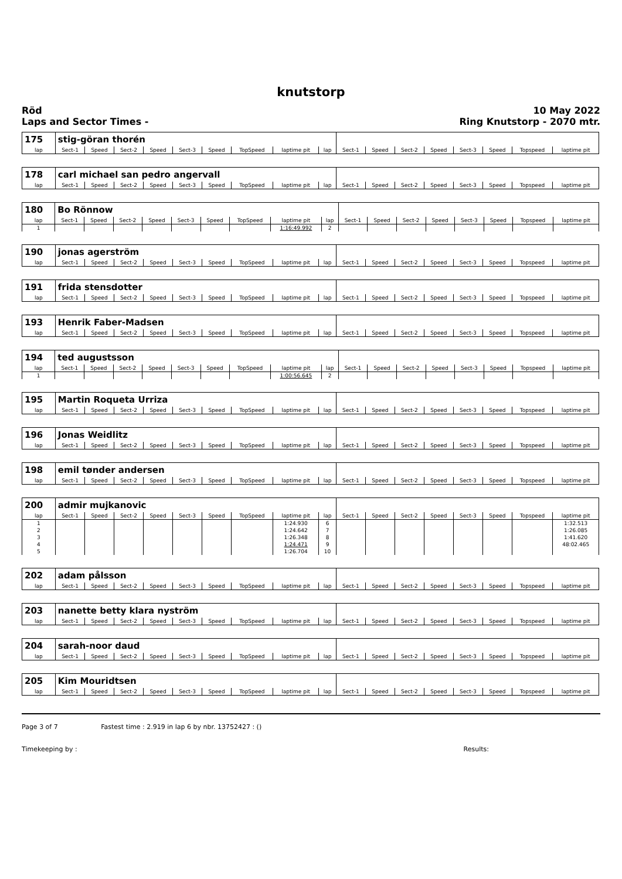knutstorp
Röd
Laps and Sector Times -
10 May 2022
Ring Knutstorp - 2070 mtr.
| 175 | stig-göran thorén | | | | | | | | | | | | | | | | |
| lap | Sect-1 | Speed | Sect-2 | Speed | Sect-3 | Speed | TopSpeed | laptime pit | lap | Sect-1 | Speed | Sect-2 | Speed | Sect-3 | Speed | Topspeed | laptime pit |
| 178 | carl michael san pedro angervall | | | | | | | | | | | | | | | | |
| lap | Sect-1 | Speed | Sect-2 | Speed | Sect-3 | Speed | TopSpeed | laptime pit | lap | Sect-1 | Speed | Sect-2 | Speed | Sect-3 | Speed | Topspeed | laptime pit |
| 180 | Bo Rönnow | | | | | | | | | | | | | | | | |
| lap | Sect-1 | Speed | Sect-2 | Speed | Sect-3 | Speed | TopSpeed | laptime pit | lap | Sect-1 | Speed | Sect-2 | Speed | Sect-3 | Speed | Topspeed | laptime pit |
| 1 | | | | | | | | 1:16:49.992 | 2 | | | | | | | | |
| 190 | jonas agerström | | | | | | | | | | | | | | | | |
| lap | Sect-1 | Speed | Sect-2 | Speed | Sect-3 | Speed | TopSpeed | laptime pit | lap | Sect-1 | Speed | Sect-2 | Speed | Sect-3 | Speed | Topspeed | laptime pit |
| 191 | frida stensdotter | | | | | | | | | | | | | | | | |
| lap | Sect-1 | Speed | Sect-2 | Speed | Sect-3 | Speed | TopSpeed | laptime pit | lap | Sect-1 | Speed | Sect-2 | Speed | Sect-3 | Speed | Topspeed | laptime pit |
| 193 | Henrik Faber-Madsen | | | | | | | | | | | | | | | | |
| lap | Sect-1 | Speed | Sect-2 | Speed | Sect-3 | Speed | TopSpeed | laptime pit | lap | Sect-1 | Speed | Sect-2 | Speed | Sect-3 | Speed | Topspeed | laptime pit |
| 194 | ted augustsson | | | | | | | | | | | | | | | | |
| lap | Sect-1 | Speed | Sect-2 | Speed | Sect-3 | Speed | TopSpeed | laptime pit | lap | Sect-1 | Speed | Sect-2 | Speed | Sect-3 | Speed | Topspeed | laptime pit |
| 1 | | | | | | | | 1:00:56.645 | 2 | | | | | | | | |
| 195 | Martin Roqueta Urriza | | | | | | | | | | | | | | | | |
| lap | Sect-1 | Speed | Sect-2 | Speed | Sect-3 | Speed | TopSpeed | laptime pit | lap | Sect-1 | Speed | Sect-2 | Speed | Sect-3 | Speed | Topspeed | laptime pit |
| 196 | Jonas Weidlitz | | | | | | | | | | | | | | | | |
| lap | Sect-1 | Speed | Sect-2 | Speed | Sect-3 | Speed | TopSpeed | laptime pit | lap | Sect-1 | Speed | Sect-2 | Speed | Sect-3 | Speed | Topspeed | laptime pit |
| 198 | emil tønder andersen | | | | | | | | | | | | | | | | |
| lap | Sect-1 | Speed | Sect-2 | Speed | Sect-3 | Speed | TopSpeed | laptime pit | lap | Sect-1 | Speed | Sect-2 | Speed | Sect-3 | Speed | Topspeed | laptime pit |
| 200 | admir mujkanovic | | | | | | | | | | | | | | | | |
| lap | Sect-1 | Speed | Sect-2 | Speed | Sect-3 | Speed | TopSpeed | laptime pit | lap | Sect-1 | Speed | Sect-2 | Speed | Sect-3 | Speed | Topspeed | laptime pit |
| 1 | | | | | | | | 1:24.930 | 6 | | | | | | | | 1:32.513 |
| 2 | | | | | | | | 1:24.642 | 7 | | | | | | | | 1:26.085 |
| 3 | | | | | | | | 1:26.348 | 8 | | | | | | | | 1:41.620 |
| 4 | | | | | | | | 1:24.471 | 9 | | | | | | | | 48:02.465 |
| 5 | | | | | | | | 1:26.704 | 10 | | | | | | | | |
| 202 | adam pålsson | | | | | | | | | | | | | | | | |
| lap | Sect-1 | Speed | Sect-2 | Speed | Sect-3 | Speed | TopSpeed | laptime pit | lap | Sect-1 | Speed | Sect-2 | Speed | Sect-3 | Speed | Topspeed | laptime pit |
| 203 | nanette betty klara nyström | | | | | | | | | | | | | | | | |
| lap | Sect-1 | Speed | Sect-2 | Speed | Sect-3 | Speed | TopSpeed | laptime pit | lap | Sect-1 | Speed | Sect-2 | Speed | Sect-3 | Speed | Topspeed | laptime pit |
| 204 | sarah-noor daud | | | | | | | | | | | | | | | | |
| lap | Sect-1 | Speed | Sect-2 | Speed | Sect-3 | Speed | TopSpeed | laptime pit | lap | Sect-1 | Speed | Sect-2 | Speed | Sect-3 | Speed | Topspeed | laptime pit |
| 205 | Kim Mouridtsen | | | | | | | | | | | | | | | | |
| lap | Sect-1 | Speed | Sect-2 | Speed | Sect-3 | Speed | TopSpeed | laptime pit | lap | Sect-1 | Speed | Sect-2 | Speed | Sect-3 | Speed | Topspeed | laptime pit |
Page 3 of 7 Fastest time : 2.919 in lap 6 by nbr. 13752427 : ()
Timekeeping by : Results: